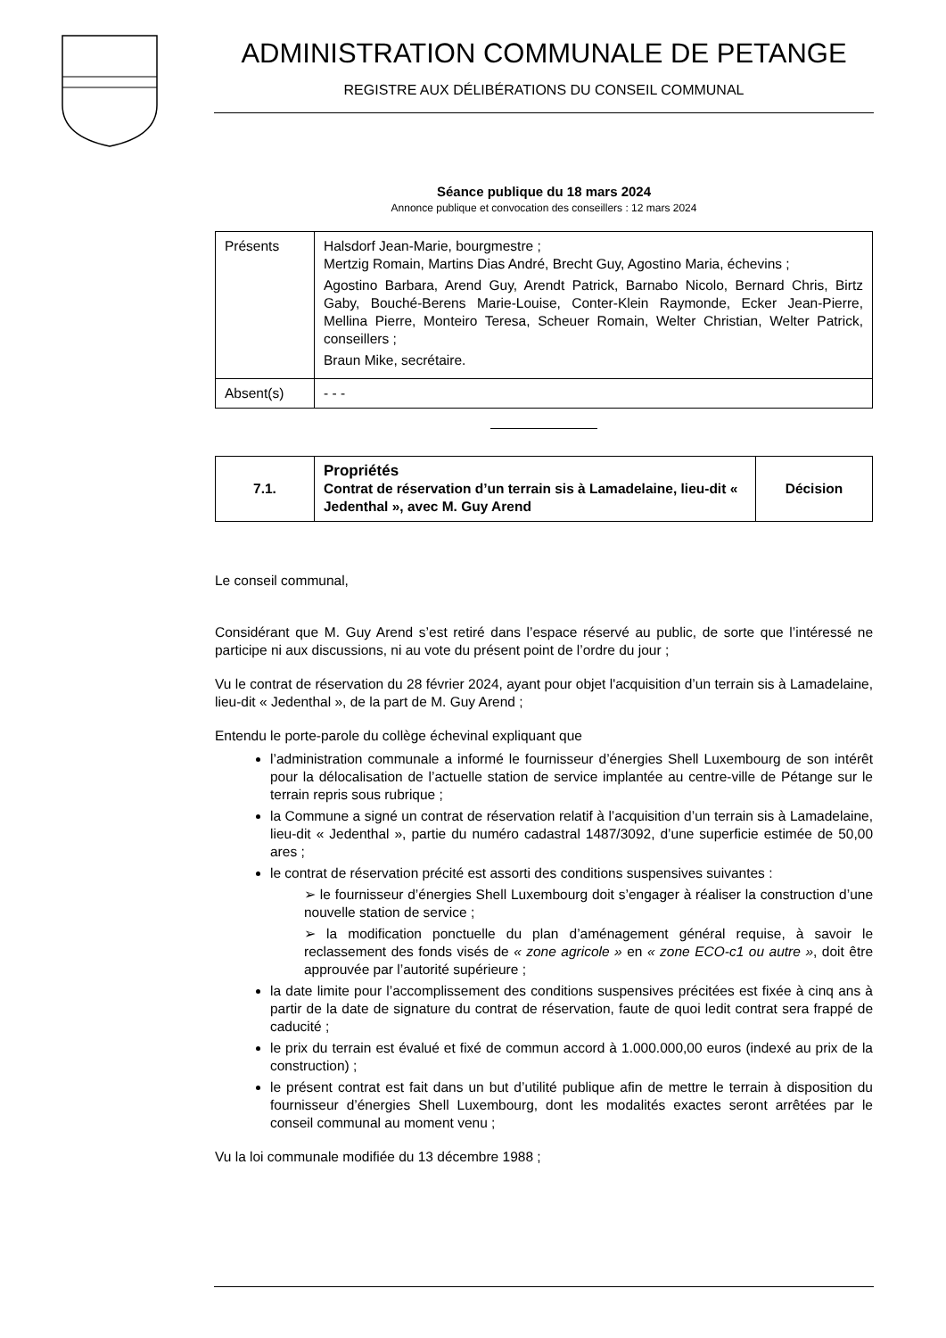ADMINISTRATION COMMUNALE DE PETANGE
REGISTRE AUX DÉLIBÉRATIONS DU CONSEIL COMMUNAL
Séance publique du 18 mars 2024
Annonce publique et convocation des conseillers : 12 mars 2024
| Présents | Halsdorf Jean-Marie, bourgmestre ; Mertzig Romain, Martins Dias André, Brecht Guy, Agostino Maria, échevins ; Agostino Barbara, Arend Guy, Arendt Patrick, Barnabo Nicolo, Bernard Chris, Birtz Gaby, Bouché-Berens Marie-Louise, Conter-Klein Raymonde, Ecker Jean-Pierre, Mellina Pierre, Monteiro Teresa, Scheuer Romain, Welter Christian, Welter Patrick, conseillers ; Braun Mike, secrétaire. |
| Absent(s) | - - - |
| 7.1. | Propriétés Contrat de réservation d’un terrain sis à Lamadelaine, lieu-dit « Jedenthal », avec M. Guy Arend | Décision |
Le conseil communal,
Considérant que M. Guy Arend s’est retiré dans l’espace réservé au public, de sorte que l’intéressé ne participe ni aux discussions, ni au vote du présent point de l’ordre du jour ;
Vu le contrat de réservation du 28 février 2024, ayant pour objet l'acquisition d’un terrain sis à Lamadelaine, lieu-dit « Jedenthal », de la part de M. Guy Arend ;
Entendu le porte-parole du collège échevinal expliquant que
l’administration communale a informé le fournisseur d’énergies Shell Luxembourg de son intérêt pour la délocalisation de l’actuelle station de service implantée au centre-ville de Pétange sur le terrain repris sous rubrique ;
la Commune a signé un contrat de réservation relatif à l’acquisition d’un terrain sis à Lamadelaine, lieu-dit « Jedenthal », partie du numéro cadastral 1487/3092, d’une superficie estimée de 50,00 ares ;
le contrat de réservation précité est assorti des conditions suspensives suivantes :
➢ le fournisseur d’énergies Shell Luxembourg doit s’engager à réaliser la construction d’une nouvelle station de service ;
➢ la modification ponctuelle du plan d’aménagement général requise, à savoir le reclassement des fonds visés de « zone agricole » en « zone ECO-c1 ou autre », doit être approuvée par l’autorité supérieure ;
la date limite pour l’accomplissement des conditions suspensives précitées est fixée à cinq ans à partir de la date de signature du contrat de réservation, faute de quoi ledit contrat sera frappé de caducité ;
le prix du terrain est évalué et fixé de commun accord à 1.000.000,00 euros (indexé au prix de la construction) ;
le présent contrat est fait dans un but d’utilité publique afin de mettre le terrain à disposition du fournisseur d’énergies Shell Luxembourg, dont les modalités exactes seront arrêtées par le conseil communal au moment venu ;
Vu la loi communale modifiée du 13 décembre 1988 ;